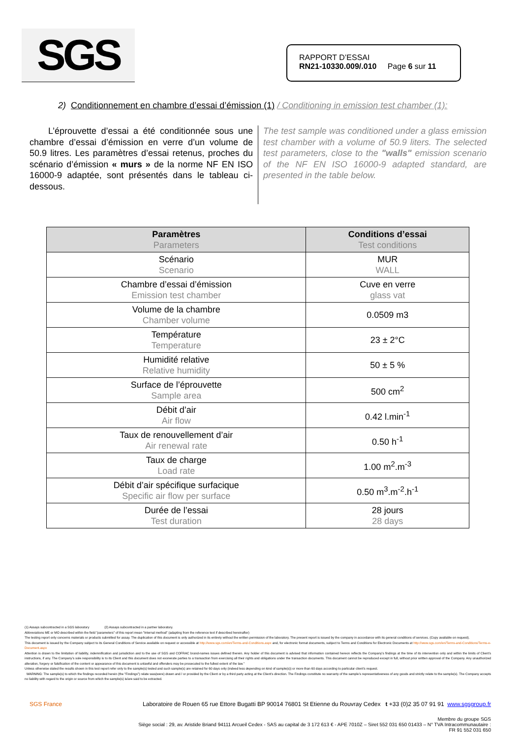SGS
RAPPORT D’ESSAI
RN21-10330.009/.010 Page 6 sur 11
2) Conditionnement en chambre d’essai d’émission (1) / Conditioning in emission test chamber (1):
L’éprouvette d’essai a été conditionnée sous une chambre d’essai d’émission en verre d’un volume de 50.9 litres. Les paramètres d’essai retenus, proches du scénario d’émission « murs » de la norme NF EN ISO 16000-9 adaptée, sont présentés dans le tableau ci-dessous.
The test sample was conditioned under a glass emission test chamber with a volume of 50.9 liters. The selected test parameters, close to the "walls" emission scenario of the NF EN ISO 16000-9 adapted standard, are presented in the table below.
| Paramètres Parameters | Conditions d’essai Test conditions |
| --- | --- |
| Scénario Scenario | MUR WALL |
| Chambre d’essai d’émission Emission test chamber | Cuve en verre glass vat |
| Volume de la chambre Chamber volume | 0.0509 m3 |
| Température Temperature | 23 ± 2°C |
| Humidité relative Relative humidity | 50 ± 5 % |
| Surface de l’éprouvette Sample area | 500 cm<sup>2</sup> |
| Débit d’air Air flow | 0.42 l.min<sup>-1</sup> |
| Taux de renouvellement d’air Air renewal rate | 0.50 h<sup>-1</sup> |
| Taux de charge Load rate | 1.00 m<sup>2</sup>.m<sup>-3</sup> |
| Débit d’air spécifique surfacique Specific air flow per surface | 0.50 m<sup>3</sup>.m<sup>-2</sup>.h<sup>-1</sup> |
| Durée de l’essai Test duration | 28 jours 28 days |
(1) Assays subcontracted in a SGS laboratory (2) Assays subcontracted in a partner laboratory.
Abbreviations ME or MO described within the field "parameters" of this report mean "Internal method" (adapting from the reference text if described hereinafter)
The testing report only concerns materials or products submitted for assay. The duplication of this document is only authorized in its entirety without the written permission of the laboratory. The present report is issued by the company in accordance with its general conditions of services. (Copy available on request).
This document is issued by the Company subject to its General Conditions of Service available on request or accessible at http://www.sgs.com/en/Terms-and-Conditions.aspx and, for electronic format documents, subject to Terms and Conditions for Electronic Documents at http://www.sgs.com/en/Terms-and-Conditions/Terms-e-Document.aspx
Attention is drawn to the limitation of liability, indemnification and jurisdiction and to the use of SGS and COFRAC brand-names issues defined therein. Any holder of this document is advised that information contained hereon reflects the Company’s findings at the time of its intervention only and within the limits of Client’s instructions, if any. The Company’s sole responsibility is to its Client and this document does not exonerate parties to a transaction from exercising all their rights and obligations under the transaction documents. This document cannot be reproduced except in full, without prior written approval of the Company. Any unauthorized alteration, forgery or falsification of the content or appearance of this document is unlawful and offenders may be prosecuted to the fullest extent of the law.”
Unless otherwise stated the results shown in this test report refer only to the sample(s) tested and such sample(s) are retained for 60 days only (indeed less depending on kind of sample(s)) or more than 60 days according to particular client’s request.
WARNING: The sample(s) to which the findings recorded herein (the "Findings") relate was(were) drawn and / or provided by the Client or by a third party acting at the Client’s direction. The Findings constitute no warranty of the sample’s representativeness of any goods and strictly relate to the sample(s). The Company accepts no liability with regard to the origin or source from which the sample(s) is/are said to be extracted.
SGS France Laboratoire de Rouen 65 rue Ettore Bugatti BP 90014 76801 St Etienne du Rouvray Cedex t +33 (0)2 35 07 91 91 www.sgsgroup.fr
Membre du groupe SGS
Siège social : 29, av. Aristide Briand 94111 Arcueil Cedex - SAS au capital de 3 172 613 € - APE 7010Z – Siret 552 031 650 01433 – N° TVA Intracommunautaire :
FR 91 552 031 650